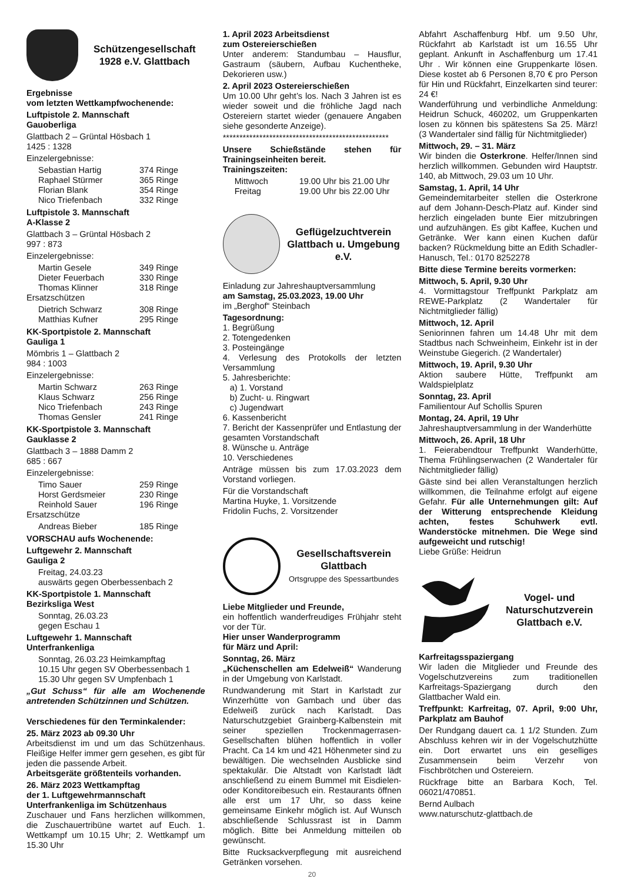Schützengesellschaft 1928 e.V. Glattbach
Ergebnisse
vom letzten Wettkampfwochenende:
Luftpistole 2. Mannschaft
Gauoberliga
Glattbach 2 – Grüntal Hösbach 1
1425 : 1328
Einzelergebnisse:
Sebastian Hartig 374 Ringe
Raphael Stürmer 365 Ringe
Florian Blank 354 Ringe
Nico Triefenbach 332 Ringe
Luftpistole 3. Mannschaft
A-Klasse 2
Glattbach 3 – Grüntal Hösbach 2
997 : 873
Einzelergebnisse:
Martin Gesele 349 Ringe
Dieter Feuerbach 330 Ringe
Thomas Klinner 318 Ringe
Ersatzschützen
Dietrich Schwarz 308 Ringe
Matthias Kufner 295 Ringe
KK-Sportpistole 2. Mannschaft
Gauliga 1
Mömbris 1 – Glattbach 2
984 : 1003
Einzelergebnisse:
Martin Schwarz 263 Ringe
Klaus Schwarz 256 Ringe
Nico Triefenbach 243 Ringe
Thomas Gensler 241 Ringe
KK-Sportpistole 3. Mannschaft
Gauklasse 2
Glattbach 3 – 1888 Damm 2
685 : 667
Einzelergebnisse:
Timo Sauer 259 Ringe
Horst Gerdsmeier 230 Ringe
Reinhold Sauer 196 Ringe
Ersatzschütze
Andreas Bieber 185 Ringe
VORSCHAU aufs Wochenende:
Luftgewehr 2. Mannschaft
Gauliga 2
Freitag, 24.03.23
auswärts gegen Oberbessenbach 2
KK-Sportpistole 1. Mannschaft
Bezirksliga West
Sonntag, 26.03.23
gegen Eschau 1
Luftgewehr 1. Mannschaft
Unterfrankenliga
Sonntag, 26.03.23 Heimkampftag
10.15 Uhr gegen SV Oberbessenbach 1
15.30 Uhr gegen SV Umpfenbach 1
„Gut Schuss“ für alle am Wochenende antretenden Schützinnen und Schützen.
Verschiedenes für den Terminkalender:
25. März 2023 ab 09.30 Uhr
Arbeitsdienst im und um das Schützenhaus. Fleißige Helfer immer gern gesehen, es gibt für jeden die passende Arbeit.
Arbeitsgeräte größtenteils vorhanden.
26. März 2023 Wettkampftag
der 1. Luftgewehrmannschaft
Unterfrankenliga im Schützenhaus
Zuschauer und Fans herzlichen willkommen, die Zuschauertribüne wartet auf Euch. 1. Wettkampf um 10.15 Uhr; 2. Wettkampf um 15.30 Uhr
1. April 2023 Arbeitsdienst
zum Ostereierschießen
Unter anderem: Standumbau – Hausflur, Gastraum (säubern, Aufbau Kuchentheke, Dekorieren usw.)
2. April 2023 Ostereierschießen
Um 10.00 Uhr geht’s los. Nach 3 Jahren ist es wieder soweit und die fröhliche Jagd nach Ostereiern startet wieder (genauere Angaben siehe gesonderte Anzeige).
**************************************************
Unsere Schießstände stehen für Trainingseinheiten bereit.
Trainingszeiten:
Mittwoch 19.00 Uhr bis 21.00 Uhr
Freitag 19.00 Uhr bis 22.00 Uhr
Geflügelzuchtverein Glattbach u. Umgebung e.V.
Einladung zur Jahreshauptversammlung
am Samstag, 25.03.2023, 19.00 Uhr
im „Berghof“ Steinbach
Tagesordnung:
1. Begrüßung
2. Totengedenken
3. Posteingänge
4. Verlesung des Protokolls der letzten Versammlung
5. Jahresberichte:
a) 1. Vorstand
b) Zucht- u. Ringwart
c) Jugendwart
6. Kassenbericht
7. Bericht der Kassenprüfer und Entlastung der gesamten Vorstandschaft
8. Wünsche u. Anträge
10. Verschiedenes
Anträge müssen bis zum 17.03.2023 dem Vorstand vorliegen.
Für die Vorstandschaft
Martina Huyke, 1. Vorsitzende
Fridolin Fuchs, 2. Vorsitzender
Gesellschaftsverein Glattbach
Ortsgruppe des Spessartbundes
Liebe Mitglieder und Freunde,
ein hoffentlich wanderfreudiges Frühjahr steht vor der Tür.
Hier unser Wanderprogramm
für März und April:
Sonntag, 26. März
„Küchenschellen am Edelweiß“ Wanderung in der Umgebung von Karlstadt.
Rundwanderung mit Start in Karlstadt zur Winzerhütte von Gambach und über das Edelweiß zurück nach Karlstadt. Das Naturschutzgebiet Grainberg-Kalbenstein mit seiner speziellen Trockenmagerrasen-Gesellschaften blühen hoffentlich in voller Pracht. Ca 14 km und 421 Höhenmeter sind zu bewältigen. Die wechselnden Ausblicke sind spektakulär. Die Altstadt von Karlstadt lädt anschließend zu einem Bummel mit Eisdielen- oder Konditoreibesuch ein. Restaurants öffnen alle erst um 17 Uhr, so dass keine gemeinsame Einkehr möglich ist. Auf Wunsch abschließende Schlussrast ist in Damm möglich. Bitte bei Anmeldung mitteilen ob gewünscht.
Bitte Rucksackverpflegung mit ausreichend Getränken vorsehen.
20
Abfahrt Aschaffenburg Hbf. um 9.50 Uhr, Rückfahrt ab Karlstadt ist um 16.55 Uhr geplant. Ankunft in Aschaffenburg um 17.41 Uhr . Wir können eine Gruppenkarte lösen. Diese kostet ab 6 Personen 8,70 € pro Person für Hin und Rückfahrt, Einzelkarten sind teurer: 24 €!
Wanderführung und verbindliche Anmeldung: Heidrun Schuck, 460202, um Gruppenkarten losen zu können bis spätestens Sa 25. März! (3 Wandertaler sind fällig für Nichtmitglieder)
Mittwoch, 29. – 31. März
Wir binden die Osterkrone. Helfer/Innen sind herzlich willkommen. Gebunden wird Hauptstr. 140, ab Mittwoch, 29.03 um 10 Uhr.
Samstag, 1. April, 14 Uhr
Gemeindemitarbeiter stellen die Osterkrone auf dem Johann-Desch-Platz auf. Kinder sind herzlich eingeladen bunte Eier mitzubringen und aufzuhängen. Es gibt Kaffee, Kuchen und Getränke. Wer kann einen Kuchen dafür backen? Rückmeldung bitte an Edith Schadler-Hanusch, Tel.: 0170 8252278
Bitte diese Termine bereits vormerken:
Mittwoch, 5. April, 9.30 Uhr
4. Vormittagstour Treffpunkt Parkplatz am REWE-Parkplatz (2 Wandertaler für Nichtmitglieder fällig)
Mittwoch, 12. April
Seniorinnen fahren um 14.48 Uhr mit dem Stadtbus nach Schweinheim, Einkehr ist in der Weinstube Giegerich. (2 Wandertaler)
Mittwoch, 19. April, 9.30 Uhr
Aktion saubere Hütte, Treffpunkt am Waldspielplatz
Sonntag, 23. April
Familientour Auf Schollis Spuren
Montag, 24. April, 19 Uhr
Jahreshauptversammlung in der Wanderhütte
Mittwoch, 26. April, 18 Uhr
1. Feierabendtour Treffpunkt Wanderhütte, Thema Frühlingserwachen (2 Wandertaler für Nichtmitglieder fällig)
Gäste sind bei allen Veranstaltungen herzlich willkommen, die Teilnahme erfolgt auf eigene Gefahr. Für alle Unternehmungen gilt: Auf der Witterung entsprechende Kleidung achten, festes Schuhwerk evtl. Wanderstöcke mitnehmen. Die Wege sind aufgeweicht und rutschig!
Liebe Grüße: Heidrun
Vogel- und Naturschutzverein Glattbach e.V.
Karfreitagsspaziergang
Wir laden die Mitglieder und Freunde des Vogelschutzvereins zum traditionellen Karfreitags-Spaziergang durch den Glattbacher Wald ein.
Treffpunkt: Karfreitag, 07. April, 9:00 Uhr, Parkplatz am Bauhof
Der Rundgang dauert ca. 1 1/2 Stunden. Zum Abschluss kehren wir in der Vogelschutzhütte ein. Dort erwartet uns ein geselliges Zusammensein beim Verzehr von Fischbrötchen und Ostereiern.
Rückfrage bitte an Barbara Koch, Tel. 06021/470851.
Bernd Aulbach
www.naturschutz-glattbach.de